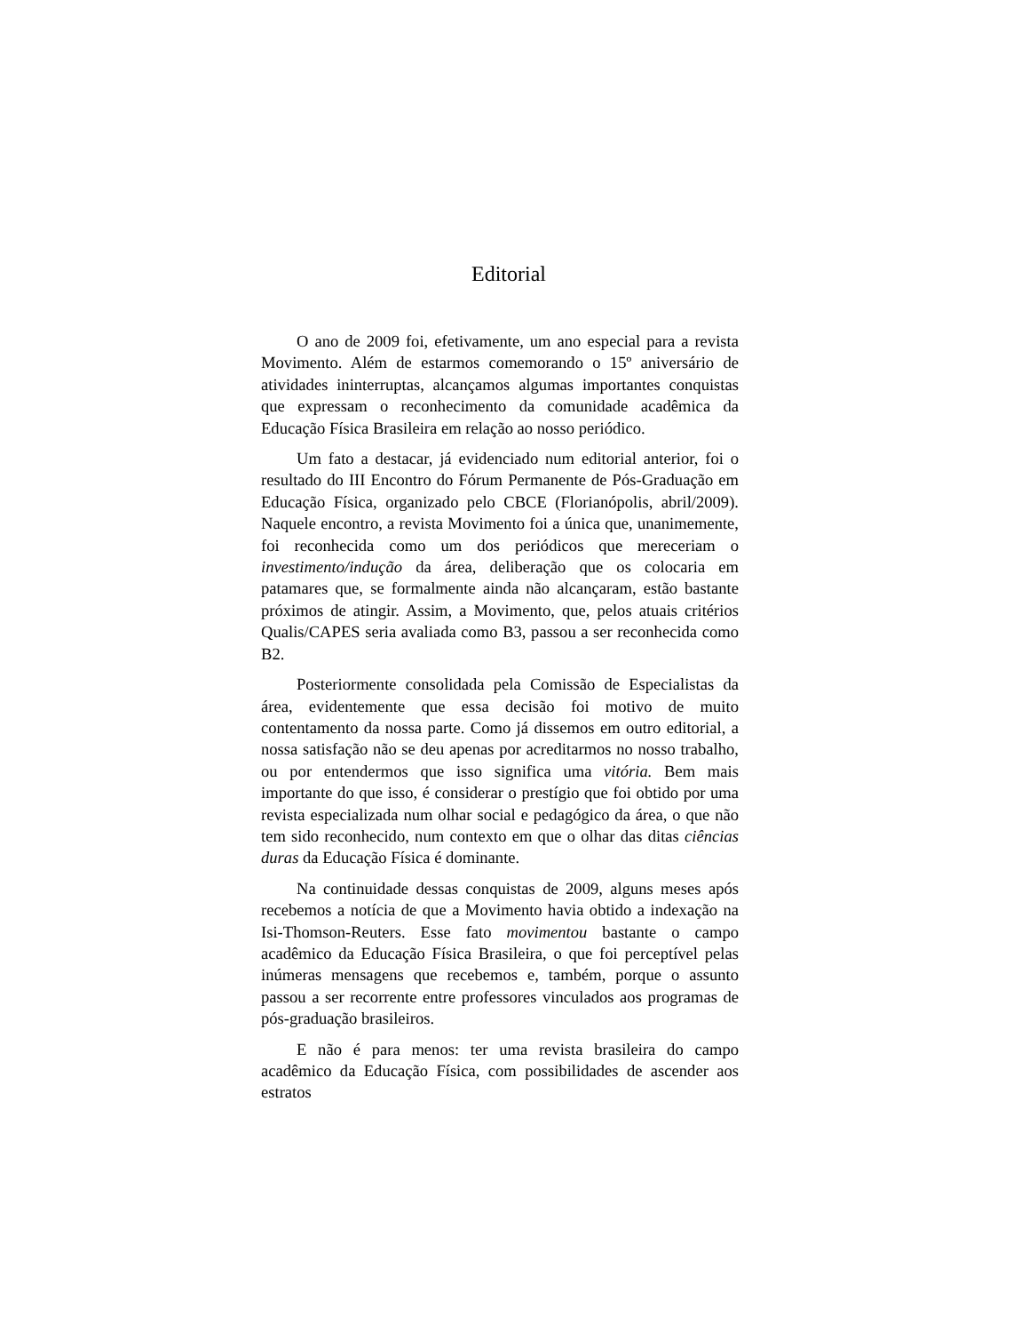Editorial
O ano de 2009 foi, efetivamente, um ano especial para a revista Movimento. Além de estarmos comemorando o 15º aniversário de atividades ininterruptas, alcançamos algumas importantes conquistas que expressam o reconhecimento da comunidade acadêmica da Educação Física Brasileira em relação ao nosso periódico.
Um fato a destacar, já evidenciado num editorial anterior, foi o resultado do III Encontro do Fórum Permanente de Pós-Graduação em Educação Física, organizado pelo CBCE (Florianópolis, abril/2009). Naquele encontro, a revista Movimento foi a única que, unanimemente, foi reconhecida como um dos periódicos que mereceriam o investimento/indução da área, deliberação que os colocaria em patamares que, se formalmente ainda não alcançaram, estão bastante próximos de atingir. Assim, a Movimento, que, pelos atuais critérios Qualis/CAPES seria avaliada como B3, passou a ser reconhecida como B2.
Posteriormente consolidada pela Comissão de Especialistas da área, evidentemente que essa decisão foi motivo de muito contentamento da nossa parte. Como já dissemos em outro editorial, a nossa satisfação não se deu apenas por acreditarmos no nosso trabalho, ou por entendermos que isso significa uma vitória. Bem mais importante do que isso, é considerar o prestígio que foi obtido por uma revista especializada num olhar social e pedagógico da área, o que não tem sido reconhecido, num contexto em que o olhar das ditas ciências duras da Educação Física é dominante.
Na continuidade dessas conquistas de 2009, alguns meses após recebemos a notícia de que a Movimento havia obtido a indexação na Isi-Thomson-Reuters. Esse fato movimentou bastante o campo acadêmico da Educação Física Brasileira, o que foi perceptível pelas inúmeras mensagens que recebemos e, também, porque o assunto passou a ser recorrente entre professores vinculados aos programas de pós-graduação brasileiros.
E não é para menos: ter uma revista brasileira do campo acadêmico da Educação Física, com possibilidades de ascender aos estratos